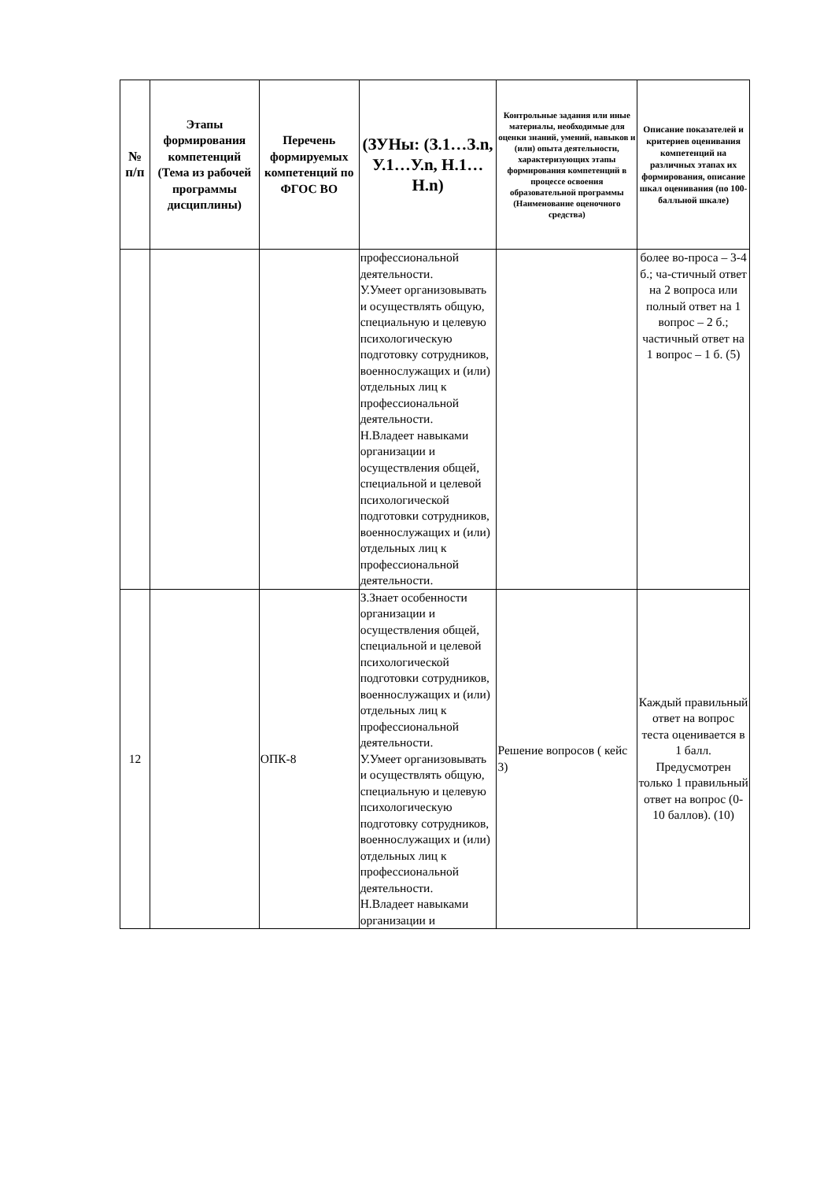| № п/п | Этапы формирования компетенций (Тема из рабочей программы дисциплины) | Перечень формируемых компетенций по ФГОС ВО | (ЗУНы: (З.1…З.n, У.1…У.n, Н.1…Н.n) | Контрольные задания или иные материалы, необходимые для оценки знаний, умений, навыков и (или) опыта деятельности, характеризующих этапы формирования компетенций в процессе освоения образовательной программы (Наименование оценочного средства) | Описание показателей и критериев оценивания компетенций на различных этапах их формирования, описание шкал оценивания (по 100-балльной шкале) |
| --- | --- | --- | --- | --- | --- |
| | | | профессиональной деятельности. У.Умеет организовывать и осуществлять общую, специальную и целевую психологическую подготовку сотрудников, военнослужащих и (или) отдельных лиц к профессиональной деятельности. Н.Владеет навыками организации и осуществления общей, специальной и целевой психологической подготовки сотрудников, военнослужащих и (или) отдельных лиц к профессиональной деятельности. | | более во-проса – 3-4 б.; ча-стичный ответ на 2 вопроса или полный ответ на 1 вопрос – 2 б.; частичный ответ на 1 вопрос – 1 б. (5) |
| 12 | | ОПК-8 | З.Знает особенности организации и осуществления общей, специальной и целевой психологической подготовки сотрудников, военнослужащих и (или) отдельных лиц к профессиональной деятельности. У.Умеет организовывать и осуществлять общую, специальную и целевую психологическую подготовку сотрудников, военнослужащих и (или) отдельных лиц к профессиональной деятельности. Н.Владеет навыками организации и | Решение вопросов ( кейс 3) | Каждый правильный ответ на вопрос теста оценивается в 1 балл. Предусмотрен только 1 правильный ответ на вопрос (0-10 баллов). (10) |